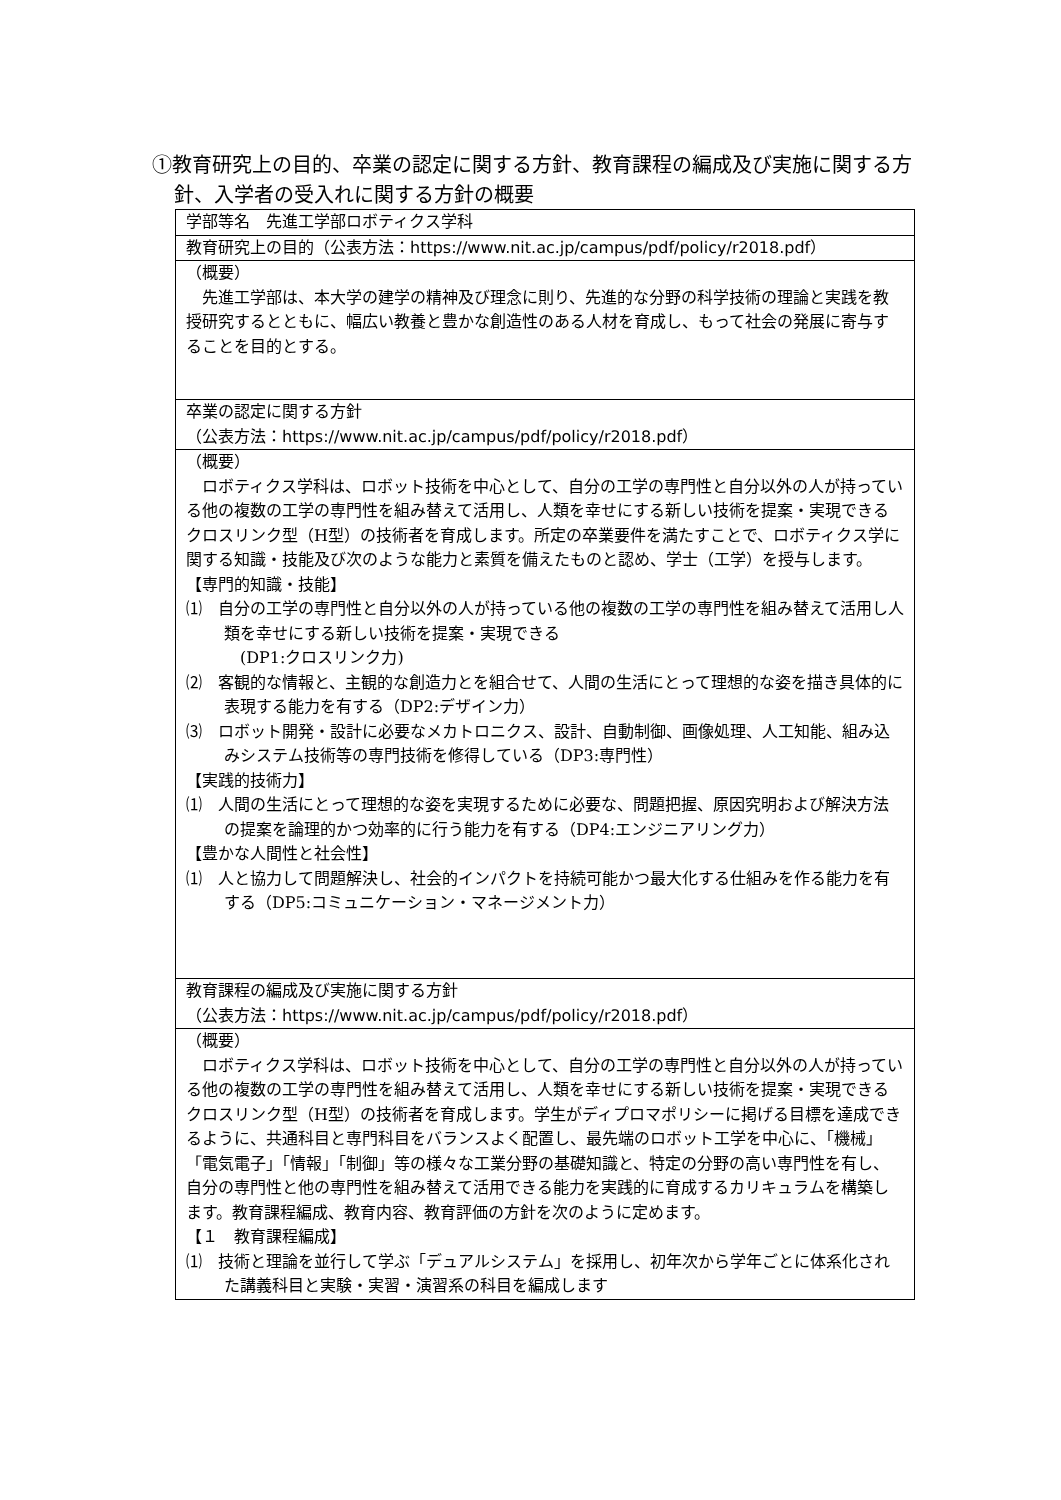①教育研究上の目的、卒業の認定に関する方針、教育課程の編成及び実施に関する方針、入学者の受入れに関する方針の概要
| 学部等名 先進工学部ロボティクス学科 |
| 教育研究上の目的（公表方法： https://www.nit.ac.jp/campus/pdf/policy/r2018.pdf ） |
| （概要） 先進工学部は、本大学の建学の精神及び理念に則り、先進的な分野の科学技術の理論と実践を教授研究するとともに、幅広い教養と豊かな創造性のある人材を育成し、もって社会の発展に寄与することを目的とする。 |
| 卒業の認定に関する方針 （公表方法： https://www.nit.ac.jp/campus/pdf/policy/r2018.pdf ） |
| （概要） ロボティクス学科は、ロボット技術を中心として、自分の工学の専門性と自分以外の人が持っている他の複数の工学の専門性を組み替えて活用し、人類を幸せにする新しい技術を提案・実現できるクロスリンク型（H型）の技術者を育成します。所定の卒業要件を満たすことで、ロボティクス学に関する知識・技能及び次のような能力と素質を備えたものと認め、学士（工学）を授与します。 【専門的知識・技能】 ⑴ 自分の工学の専門性と自分以外の人が持っている他の複数の工学の専門性を組み替えて活用し人類を幸せにする新しい技術を提案・実現できる (DP1:クロスリンク力) ⑵ 客観的な情報と、主観的な創造力とを組合せて、人間の生活にとって理想的な姿を描き具体的に表現する能力を有する（DP2:デザイン力） ⑶ ロボット開発・設計に必要なメカトロニクス、設計、自動制御、画像処理、人工知能、組み込みシステム技術等の専門技術を修得している（DP3:専門性） 【実践的技術力】 ⑴ 人間の生活にとって理想的な姿を実現するために必要な、問題把握、原因究明および解決方法の提案を論理的かつ効率的に行う能力を有する（DP4:エンジニアリング力） 【豊かな人間性と社会性】 ⑴ 人と協力して問題解決し、社会的インパクトを持続可能かつ最大化する仕組みを作る能力を有する（DP5:コミュニケーション・マネージメント力） |
| 教育課程の編成及び実施に関する方針 （公表方法： https://www.nit.ac.jp/campus/pdf/policy/r2018.pdf ） |
| （概要） ロボティクス学科は、ロボット技術を中心として、自分の工学の専門性と自分以外の人が持っている他の複数の工学の専門性を組み替えて活用し、人類を幸せにする新しい技術を提案・実現できるクロスリンク型（H型）の技術者を育成します。学生がディプロマポリシーに掲げる目標を達成できるように、共通科目と専門科目をバランスよく配置し、最先端のロボット工学を中心に、「機械」「電気電子」「情報」「制御」等の様々な工業分野の基礎知識と、特定の分野の高い専門性を有し、自分の専門性と他の専門性を組み替えて活用できる能力を実践的に育成するカリキュラムを構築します。教育課程編成、教育内容、教育評価の方針を次のように定めます。 【１ 教育課程編成】 ⑴ 技術と理論を並行して学ぶ「デュアルシステム」を採用し、初年次から学年ごとに体系化された講義科目と実験・実習・演習系の科目を編成します |